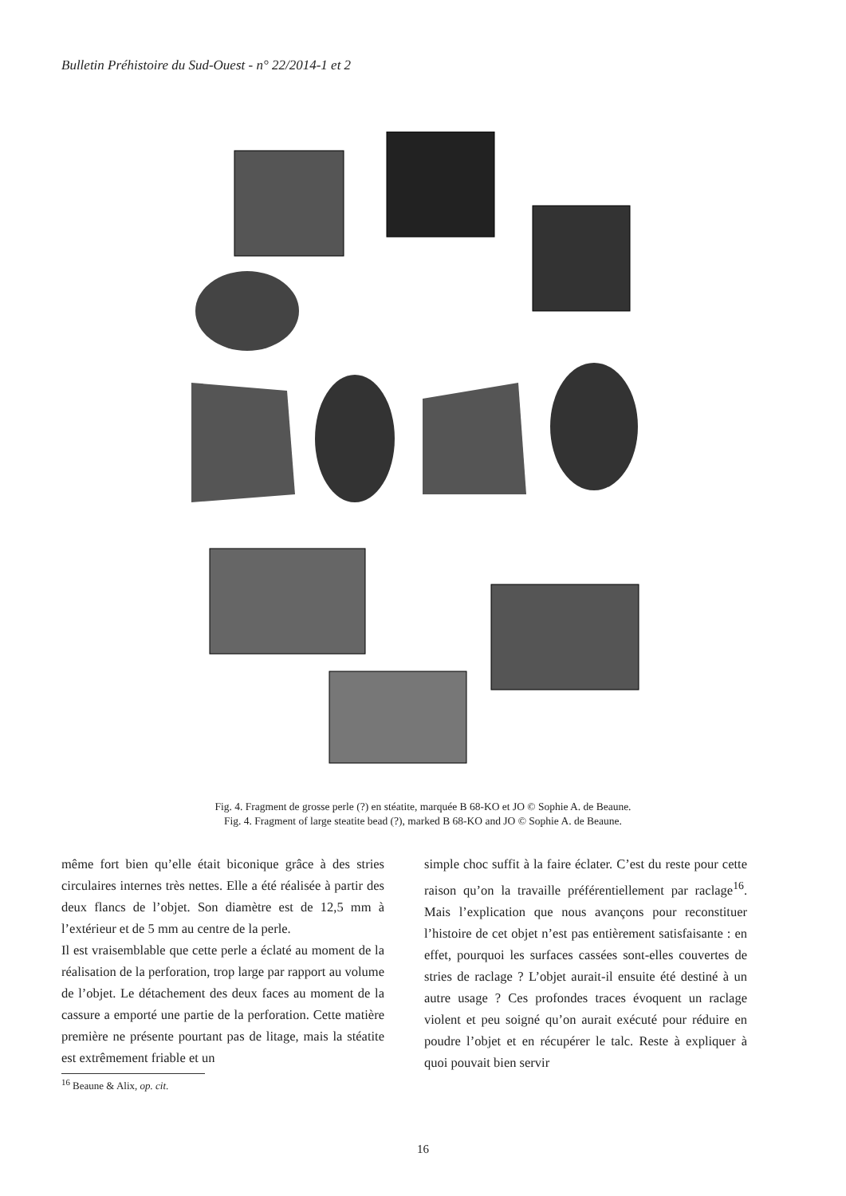Bulletin Préhistoire du Sud-Ouest - n° 22/2014-1 et 2
Fig. 4. Fragment de grosse perle (?) en stéatite, marquée B 68-KO et JO © Sophie A. de Beaune.
Fig. 4. Fragment of large steatite bead (?), marked B 68-KO and JO © Sophie A. de Beaune.
même fort bien qu’elle était biconique grâce à des stries circulaires internes très nettes. Elle a été réalisée à partir des deux flancs de l’objet. Son diamètre est de 12,5 mm à l’extérieur et de 5 mm au centre de la perle.
Il est vraisemblable que cette perle a éclaté au moment de la réalisation de la perforation, trop large par rapport au volume de l’objet. Le détachement des deux faces au moment de la cassure a emporté une partie de la perforation. Cette matière première ne présente pourtant pas de litage, mais la stéatite est extrêmement friable et un
simple choc suffit à la faire éclater. C’est du reste pour cette raison qu’on la travaille préférentiellement par raclage<sup>16</sup>. Mais l’explication que nous avançons pour reconstituer l’histoire de cet objet n’est pas entièrement satisfaisante : en effet, pourquoi les surfaces cassées sont-elles couvertes de stries de raclage ? L’objet aurait-il ensuite été destiné à un autre usage ? Ces profondes traces évoquent un raclage violent et peu soigné qu’on aurait exécuté pour réduire en poudre l’objet et en récupérer le talc. Reste à expliquer à quoi pouvait bien servir
<sup>16</sup> Beaune & Alix, op. cit.
16